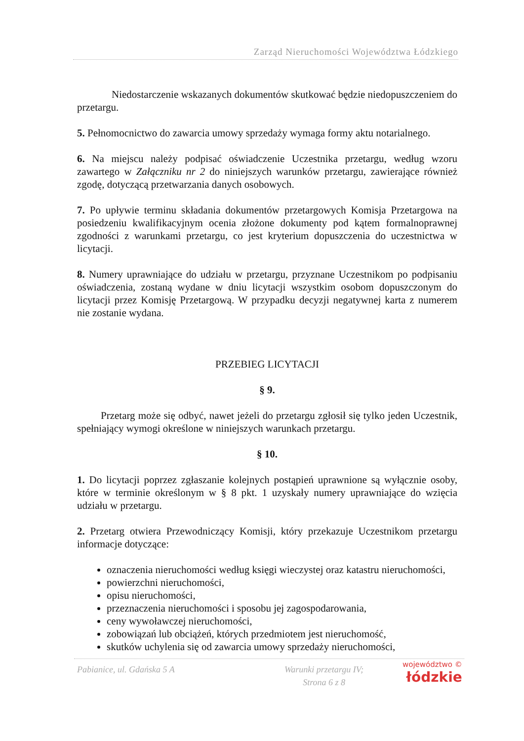Zarząd Nieruchomości Województwa Łódzkiego
Niedostarczenie wskazanych dokumentów skutkować będzie niedopuszczeniem do przetargu.
5. Pełnomocnictwo do zawarcia umowy sprzedaży wymaga formy aktu notarialnego.
6. Na miejscu należy podpisać oświadczenie Uczestnika przetargu, według wzoru zawartego w Załączniku nr 2 do niniejszych warunków przetargu, zawierające również zgodę, dotyczącą przetwarzania danych osobowych.
7. Po upływie terminu składania dokumentów przetargowych Komisja Przetargowa na posiedzeniu kwalifikacyjnym ocenia złożone dokumenty pod kątem formalnoprawnej zgodności z warunkami przetargu, co jest kryterium dopuszczenia do uczestnictwa w licytacji.
8. Numery uprawniające do udziału w przetargu, przyznane Uczestnikom po podpisaniu oświadczenia, zostaną wydane w dniu licytacji wszystkim osobom dopuszczonym do licytacji przez Komisję Przetargową. W przypadku decyzji negatywnej karta z numerem nie zostanie wydana.
PRZEBIEG LICYTACJI
§ 9.
Przetarg może się odbyć, nawet jeżeli do przetargu zgłosił się tylko jeden Uczestnik, spełniający wymogi określone w niniejszych warunkach przetargu.
§ 10.
1. Do licytacji poprzez zgłaszanie kolejnych postąpień uprawnione są wyłącznie osoby, które w terminie określonym w § 8 pkt. 1 uzyskały numery uprawniające do wzięcia udziału w przetargu.
2. Przetarg otwiera Przewodniczący Komisji, który przekazuje Uczestnikom przetargu informacje dotyczące:
oznaczenia nieruchomości według księgi wieczystej oraz katastru nieruchomości,
powierzchni nieruchomości,
opisu nieruchomości,
przeznaczenia nieruchomości i sposobu jej zagospodarowania,
ceny wywoławczej nieruchomości,
zobowiązań lub obciążeń, których przedmiotem jest nieruchomość,
skutków uchylenia się od zawarcia umowy sprzedaży nieruchomości,
Pabianice, ul. Gdańska 5 A Warunki przetargu IV;
Strona 6 z 8
województwo ©
łódzkie